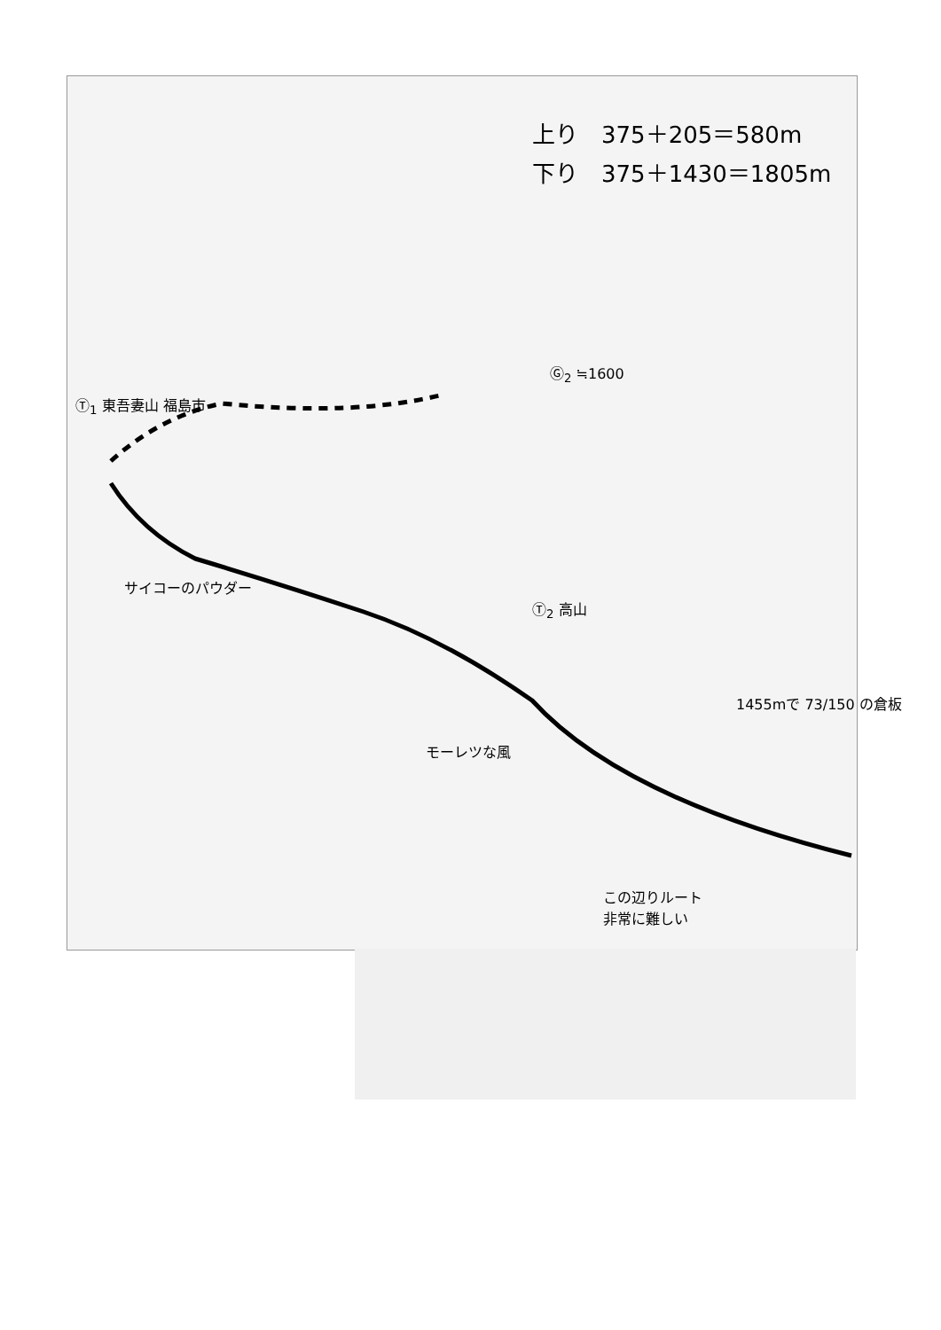上り　375＋205＝580m
下り　375＋1430＝1805m
Ⓖ<sub>2</sub> ≒1600
Ⓣ<sub>1</sub> 東吾妻山 福島市
サイコーのパウダー
Ⓣ<sub>2</sub> 高山
1455mで 73/150 の倉板
モーレツな風
この辺りルート
非常に難しい